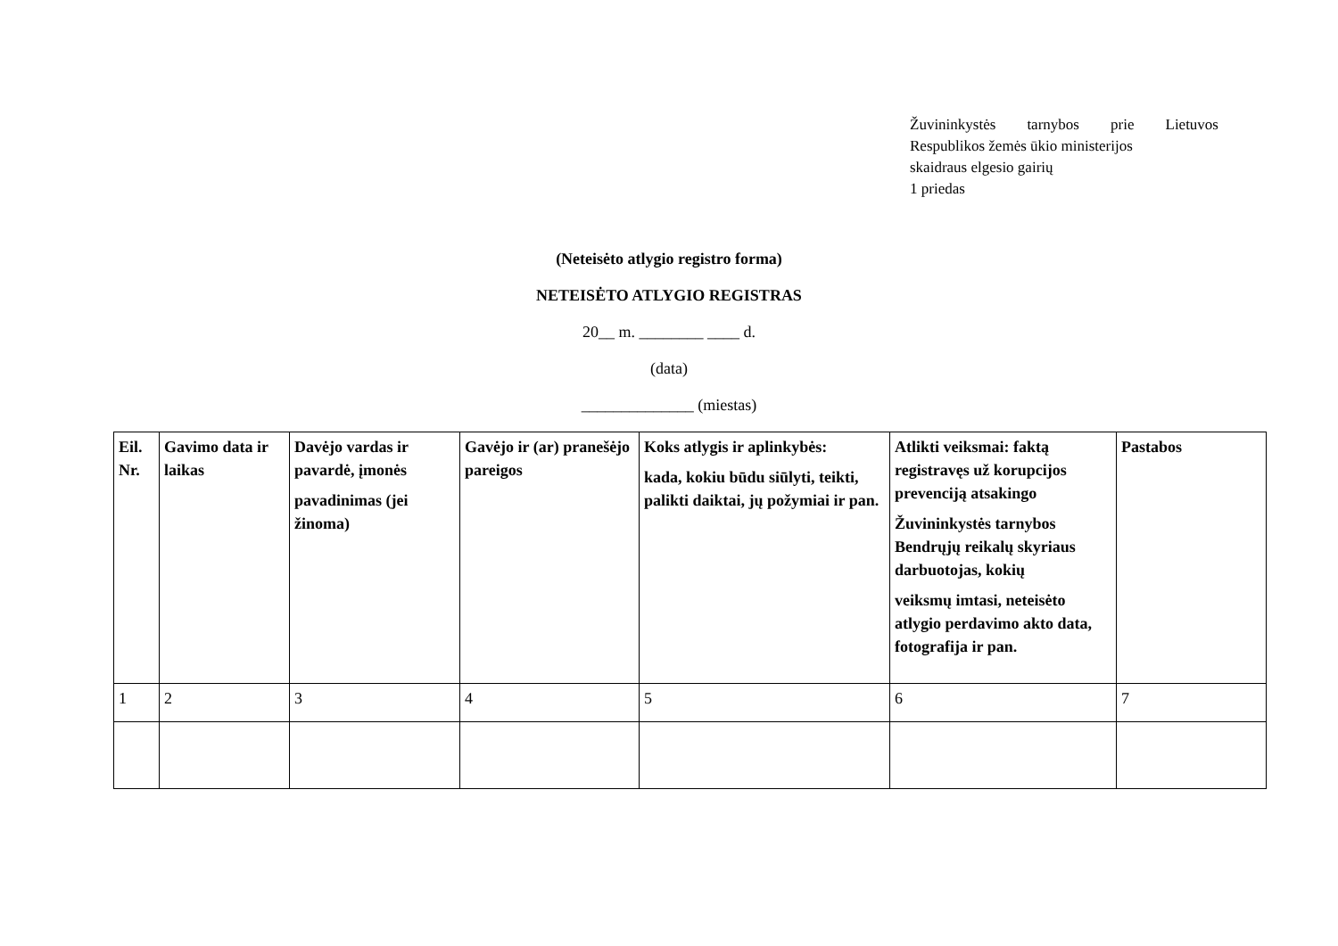Žuvininkystės tarnybos prie Lietuvos
Respublikos žemės ūkio ministerijos
skaidraus elgesio gairių
1 priedas
(Neteisėto atlygio registro forma)
NETEISĖTO ATLYGIO REGISTRAS
20__ m. ________ ____ d.
(data)
______________ (miestas)
| Eil. Nr. | Gavimo data ir laikas | Davėjo vardas ir pavardė, įmonės pavadinimas (jei žinoma) | Gavėjo ir (ar) pranešėjo pareigos | Koks atlygis ir aplinkybės: kada, kokiu būdu siūlyti, teikti, palikti daiktai, jų požymiai ir pan. | Atlikti veiksmai: faktą registravęs už korupcijos prevenciją atsakingo Žuvininkystės tarnybos Bendrųjų reikalų skyriaus darbuotojas, kokių veiksmų imtasi, neteisėto atlygio perdavimo akto data, fotografija ir pan. | Pastabos |
| --- | --- | --- | --- | --- | --- | --- |
| 1 | 2 | 3 | 4 | 5 | 6 | 7 |